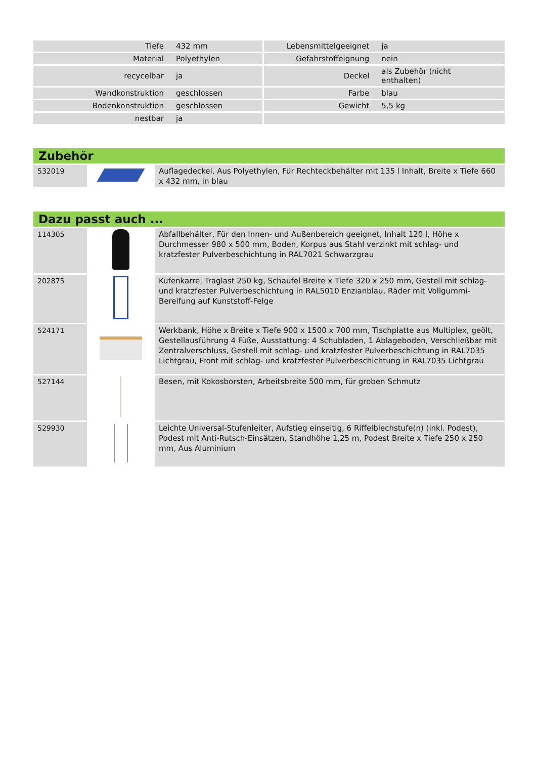| Tiefe | 432 mm | Lebensmittelgeeignet | ja |
| Material | Polyethylen | Gefahrstoffeignung | nein |
| recycelbar | ja | Deckel | als Zubehör (nicht enthalten) |
| Wandkonstruktion | geschlossen | Farbe | blau |
| Bodenkonstruktion | geschlossen | Gewicht | 5,5 kg |
| nestbar | ja | | |
Zubehör
| 532019 | | Auflagedeckel, Aus Polyethylen, Für Rechteckbehälter mit 135 l Inhalt, Breite x Tiefe 660 x 432 mm, in blau |
Dazu passt auch ...
| 114305 | | Abfallbehälter, Für den Innen- und Außenbereich geeignet, Inhalt 120 l, Höhe x Durchmesser 980 x 500 mm, Boden, Korpus aus Stahl verzinkt mit schlag- und kratzfester Pulverbeschichtung in RAL7021 Schwarzgrau |
| 202875 | | Kufenkarre, Traglast 250 kg, Schaufel Breite x Tiefe 320 x 250 mm, Gestell mit schlag- und kratzfester Pulverbeschichtung in RAL5010 Enzianblau, Räder mit Vollgummi-Bereifung auf Kunststoff-Felge |
| 524171 | | Werkbank, Höhe x Breite x Tiefe 900 x 1500 x 700 mm, Tischplatte aus Multiplex, geölt, Gestellausführung 4 Füße, Ausstattung: 4 Schubladen, 1 Ablageboden, Verschließbar mit Zentralverschluss, Gestell mit schlag- und kratzfester Pulverbeschichtung in RAL7035 Lichtgrau, Front mit schlag- und kratzfester Pulverbeschichtung in RAL7035 Lichtgrau |
| 527144 | | Besen, mit Kokosborsten, Arbeitsbreite 500 mm, für groben Schmutz |
| 529930 | | Leichte Universal-Stufenleiter, Aufstieg einseitig, 6 Riffelblechstufe(n) (inkl. Podest), Podest mit Anti-Rutsch-Einsätzen, Standhöhe 1,25 m, Podest Breite x Tiefe 250 x 250 mm, Aus Aluminium |